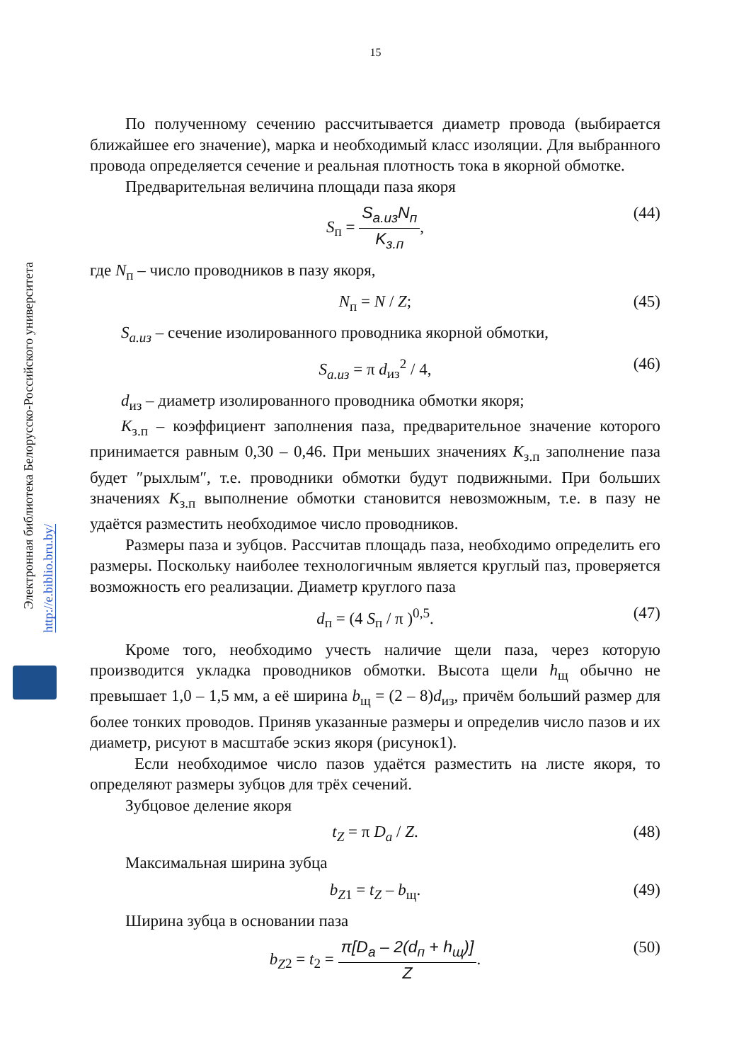15
Электронная библиотека Белорусско-Российского университета
http://e.biblio.bru.by/
По полученному сечению рассчитывается диаметр провода (выбирается ближайшее его значение), марка и необходимый класс изоляции. Для выбранного провода определяется сечение и реальная плотность тока в якорной обмотке.
Предварительная величина площади паза якоря
S<sub>п</sub> = S<sub>а.из</sub>N<sub>п</sub> K<sub>з.п</sub>, (44)
где N<sub>п</sub> – число проводников в пазу якоря,
N<sub>п</sub> = N / Z; (45)
S<sub>а.из</sub> – сечение изолированного проводника якорной обмотки,
S<sub>а.из</sub> = π d<sub>из</sub><sup>2</sup> / 4, (46)
d<sub>из</sub> – диаметр изолированного проводника обмотки якоря;
K<sub>з.п</sub> – коэффициент заполнения паза, предварительное значение которого принимается равным 0,30 – 0,46. При меньших значениях K<sub>з.п</sub> заполнение паза будет ″рыхлым″, т.е. проводники обмотки будут подвижными. При больших значениях K<sub>з.п</sub> выполнение обмотки становится невозможным, т.е. в пазу не удаётся разместить необходимое число проводников.
Размеры паза и зубцов. Рассчитав площадь паза, необходимо определить его размеры. Поскольку наиболее технологичным является круглый паз, проверяется возможность его реализации. Диаметр круглого паза
d<sub>п</sub> = (4 S<sub>п</sub> / π )<sup>0,5</sup>. (47)
Кроме того, необходимо учесть наличие щели паза, через которую производится укладка проводников обмотки. Высота щели h<sub>щ</sub> обычно не превышает 1,0 – 1,5 мм, а её ширина b<sub>щ</sub> = (2 – 8)d<sub>из</sub>, причём больший размер для более тонких проводов. Приняв указанные размеры и определив число пазов и их диаметр, рисуют в масштабе эскиз якоря (рисунок1).
Если необходимое число пазов удаётся разместить на листе якоря, то определяют размеры зубцов для трёх сечений.
Зубцовое деление якоря
t<sub>Z</sub> = π D<sub>a</sub> / Z. (48)
Максимальная ширина зубца
b<sub>Z1</sub> = t<sub>Z</sub> – b<sub>щ</sub>. (49)
Ширина зубца в основании паза
b<sub>Z</sub><sub>2</sub> = t<sub>2</sub> = π[D<sub>a</sub> – 2(d<sub>п</sub> + h<sub>щ</sub>)] Z. (50)